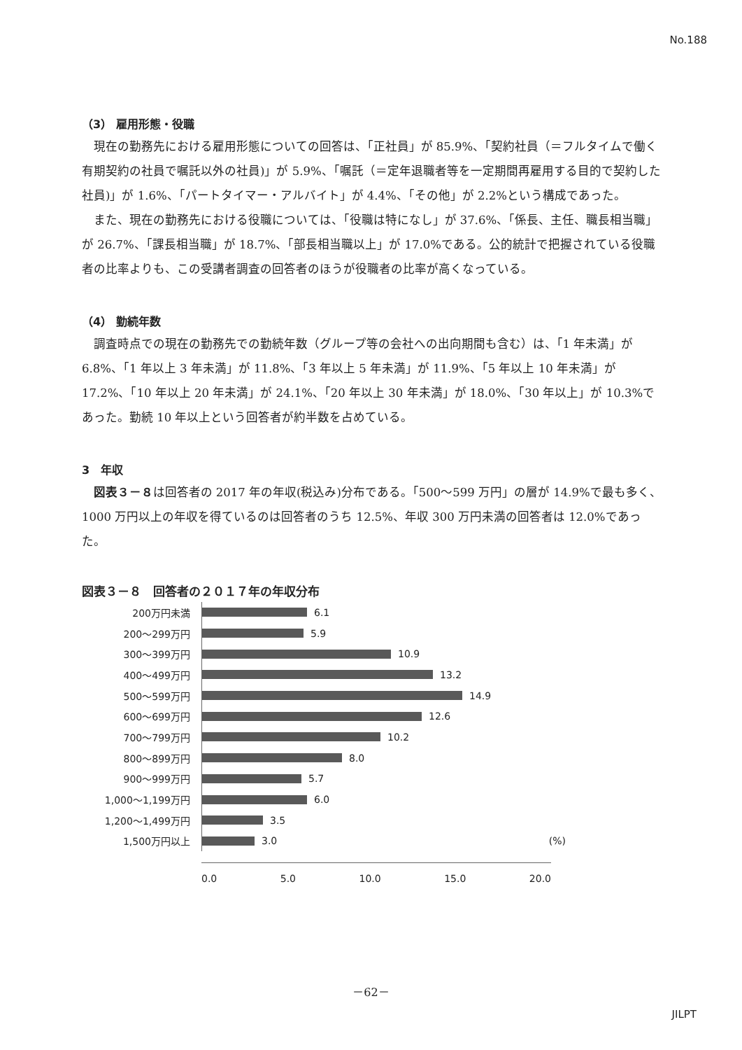No.188
（3） 雇用形態・役職
現在の勤務先における雇用形態についての回答は、「正社員」が 85.9%、「契約社員（＝フルタイムで働く有期契約の社員で嘱託以外の社員)」が 5.9%、「嘱託（＝定年退職者等を一定期間再雇用する目的で契約した社員)」が 1.6%、「パートタイマー・アルバイト」が 4.4%、「その他」が 2.2%という構成であった。
また、現在の勤務先における役職については、「役職は特になし」が 37.6%、「係長、主任、職長相当職」が 26.7%、「課長相当職」が 18.7%、「部長相当職以上」が 17.0%である。公的統計で把握されている役職者の比率よりも、この受講者調査の回答者のほうが役職者の比率が高くなっている。
（4） 勤続年数
調査時点での現在の勤務先での勤続年数（グループ等の会社への出向期間も含む）は、「1 年未満」が 6.8%、「1 年以上 3 年未満」が 11.8%、「3 年以上 5 年未満」が 11.9%、「5 年以上 10 年未満」が 17.2%、「10 年以上 20 年未満」が 24.1%、「20 年以上 30 年未満」が 18.0%、「30 年以上」が 10.3%であった。勤続 10 年以上という回答者が約半数を占めている。
3　年収
図表３－８は回答者の 2017 年の年収(税込み)分布である。「500～599 万円」の層が 14.9%で最も多く、1000 万円以上の年収を得ているのは回答者のうち 12.5%、年収 300 万円未満の回答者は 12.0%であった。
図表３－８　回答者の２０１７年の年収分布
200万円未満
6.1
200～299万円
5.9
300～399万円
10.9
400～499万円
13.2
500～599万円
14.9
600～699万円
12.6
700～799万円
10.2
800～899万円
8.0
900～999万円
5.7
1,000～1,199万円
6.0
1,200～1,499万円
3.5
1,500万円以上
3.0 (%)
0.0 5.0 10.0 15.0 20.0
－62－
JILPT